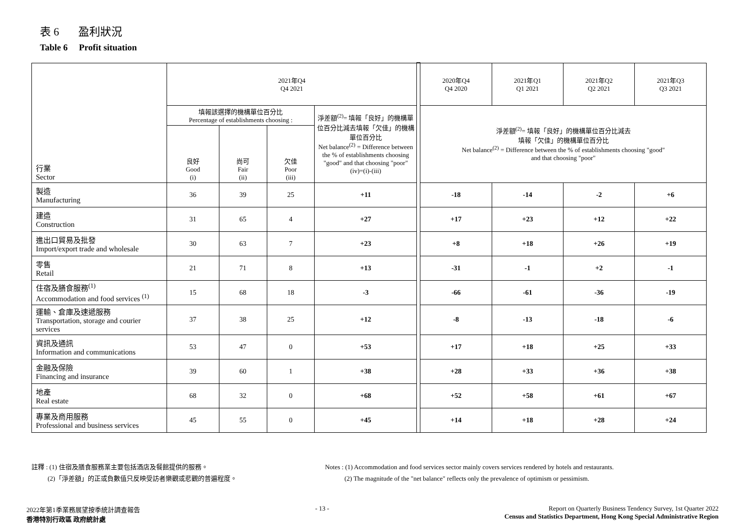表 6 盈利狀況
Table 6 Profit situation
| 行業 Sector | 2021年Q4 Q4 2021 | | | | | 2020年Q4 Q4 2020 | 2021年Q1 Q1 2021 | 2021年Q2 Q2 2021 | 2021年Q3 Q3 2021 |
| | 填報該選擇的機構單位百分比 Percentage of establishments choosing : | | | 淨差額<sup>(2)</sup>= 填報「良好」的機構單位百分比減去填報「欠佳」的機構單位百分比 Net balance<sup>(2)</sup> = Difference between the % of establishments choosing "good" and that choosing "poor" (iv)=(i)-(iii) | | 淨差額<sup>(2)</sup>= 填報「良好」的機構單位百分比減去 填報「欠佳」的機構單位百分比 Net balance<sup>(2)</sup> = Difference between the % of establishments choosing "good" and that choosing "poor" | | | |
| | 良好 Good (i) | 尚可 Fair (ii) | 欠佳 Poor (iii) | | | | | | |
| 製造 Manufacturing | 36 | 39 | 25 | +11 | | -18 | -14 | -2 | +6 |
| 建造 Construction | 31 | 65 | 4 | +27 | | +17 | +23 | +12 | +22 |
| 進出口貿易及批發 Import/export trade and wholesale | 30 | 63 | 7 | +23 | | +8 | +18 | +26 | +19 |
| 零售 Retail | 21 | 71 | 8 | +13 | | -31 | -1 | +2 | -1 |
| 住宿及膳食服務<sup>(1)</sup> Accommodation and food services <sup>(1)</sup> | 15 | 68 | 18 | -3 | | -66 | -61 | -36 | -19 |
| 運輸、倉庫及速遞服務 Transportation, storage and courier services | 37 | 38 | 25 | +12 | | -8 | -13 | -18 | -6 |
| 資訊及通訊 Information and communications | 53 | 47 | 0 | +53 | | +17 | +18 | +25 | +33 |
| 金融及保險 Financing and insurance | 39 | 60 | 1 | +38 | | +28 | +33 | +36 | +38 |
| 地產 Real estate | 68 | 32 | 0 | +68 | | +52 | +58 | +61 | +67 |
| 專業及商用服務 Professional and business services | 45 | 55 | 0 | +45 | | +14 | +18 | +28 | +24 |
註釋 : (1) 住宿及膳食服務業主要包括酒店及餐館提供的服務。
(2)「淨差額」的正或負數值只反映受訪者樂觀或悲觀的普遍程度。
Notes : (1) Accommodation and food services sector mainly covers services rendered by hotels and restaurants.
(2) The magnitude of the "net balance" reflects only the prevalence of optimism or pessimism.
2022年第1季業務展望按季統計調查報告
香港特別行政區 政府統計處
- 13 - Report on Quarterly Business Tendency Survey, 1st Quarter 2022
Census and Statistics Department, Hong Kong Special Administrative Region